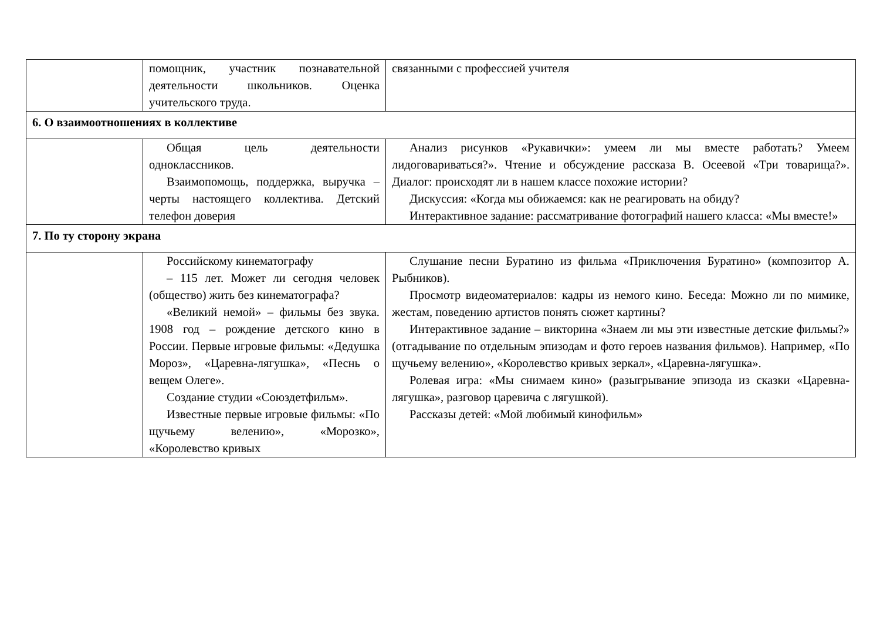| | помощник, участник познавательной деятельности школьников. Оценка учительского труда. | связанными с профессией учителя |
| 6. О взаимоотношениях в коллективе | | |
| | Общая цель деятельности одноклассников. Взаимопомощь, поддержка, выручка – черты настоящего коллектива. Детский телефон доверия | Анализ рисунков «Рукавички»: умеем ли мы вместе работать? Умеем лидоговариваться?». Чтение и обсуждение рассказа В. Осеевой «Три товарища?». Диалог: происходят ли в нашем классе похожие истории? Дискуссия: «Когда мы обижаемся: как не реагировать на обиду? Интерактивное задание: рассматривание фотографий нашего класса: «Мы вместе!» |
| 7. По ту сторону экрана | | |
| | Российскому кинематографу – 115 лет. Может ли сегодня человек (общество) жить без кинематографа? «Великий немой» – фильмы без звука. 1908 год – рождение детского кино в России. Первые игровые фильмы: «Дедушка Мороз», «Царевна-лягушка», «Песнь о вещем Олеге». Создание студии «Союздетфильм». Известные первые игровые фильмы: «По щучьему велению», «Морозко», «Королевство кривых | Слушание песни Буратино из фильма «Приключения Буратино» (композитор А. Рыбников). Просмотр видеоматериалов: кадры из немого кино. Беседа: Можно ли по мимике, жестам, поведению артистов понять сюжет картины? Интерактивное задание – викторина «Знаем ли мы эти известные детские фильмы?» (отгадывание по отдельным эпизодам и фото героев названия фильмов). Например, «По щучьему велению», «Королевство кривых зеркал», «Царевна-лягушка». Ролевая игра: «Мы снимаем кино» (разыгрывание эпизода из сказки «Царевна-лягушка», разговор царевича с лягушкой). Рассказы детей: «Мой любимый кинофильм» |